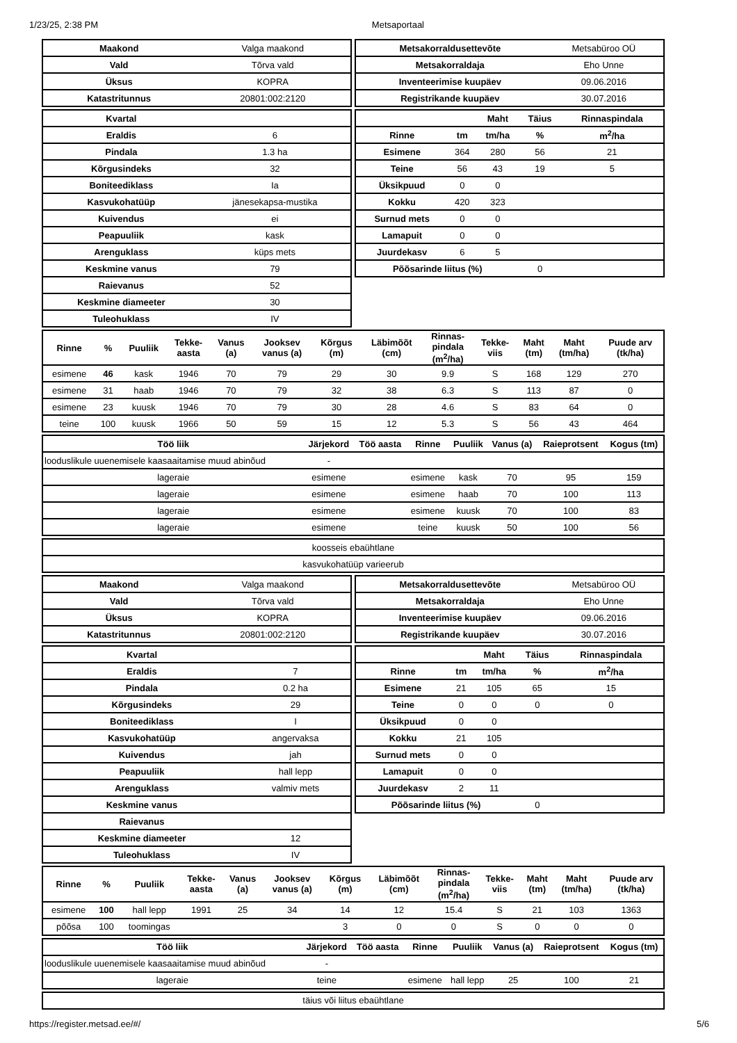1/23/25, 2:38 PM Metsaportaal
| Maakond | Valga maakond |
| Vald | Tõrva vald |
| Üksus | KOPRA |
| Katastritunnus | 20801:002:2120 |
| Metsakorraldusettevõte | Metsabüroo OÜ |
| Metsakorraldaja | Eho Unne |
| Inventeerimise kuupäev | 09.06.2016 |
| Registrikande kuupäev | 30.07.2016 |
| Kvartal | |
| Eraldis | 6 |
| Pindala | 1.3 ha |
| Kõrgusindeks | 32 |
| Boniteediklass | Ia |
| Kasvukohatüüp | jänesekapsa-mustika |
| Kuivendus | ei |
| Peapuuliik | kask |
| Arenguklass | küps mets |
| Keskmine vanus | 79 |
| Raievanus | 52 |
| Keskmine diameeter | 30 |
| Tuleohuklass | IV |
| | | Maht | Täius | Rinnaspindala |
| --- | --- | --- | --- | --- |
| Rinne | tm | tm/ha | % | m<sup>2</sup>/ha |
| Esimene | 364 | 280 | 56 | 21 |
| Teine | 56 | 43 | 19 | 5 |
| Üksikpuud | 0 | 0 | | |
| Kokku | 420 | 323 | | |
| Surnud mets | 0 | 0 | | |
| Lamapuit | 0 | 0 | | |
| Juurdekasv | 6 | 5 | | |
| Põõsarinde liitus (%) | | | 0 | |
| Rinne | % | Puuliik | Tekke- aasta | Vanus (a) | Jooksev vanus (a) | Kõrgus (m) | Läbimõõt (cm) | Rinnas- pindala (m<sup>2</sup>/ha) | Tekke- viis | Maht (tm) | Maht (tm/ha) | Puude arv (tk/ha) |
| --- | --- | --- | --- | --- | --- | --- | --- | --- | --- | --- | --- | --- |
| esimene | 46 | kask | 1946 | 70 | 79 | 29 | 30 | 9.9 | S | 168 | 129 | 270 |
| esimene | 31 | haab | 1946 | 70 | 79 | 32 | 38 | 6.3 | S | 113 | 87 | 0 |
| esimene | 23 | kuusk | 1946 | 70 | 79 | 30 | 28 | 4.6 | S | 83 | 64 | 0 |
| teine | 100 | kuusk | 1966 | 50 | 59 | 15 | 12 | 5.3 | S | 56 | 43 | 464 |
| Töö liik | Järjekord | Töö aasta | Rinne | Puuliik | Vanus (a) | Raieprotsent | Kogus (tm) |
| --- | --- | --- | --- | --- | --- | --- | --- |
| looduslikule uuenemisele kaasaaitamise muud abinõud | - | | | | | | |
| lageraie | esimene | | esimene | kask | 70 | 95 | 159 |
| lageraie | esimene | | esimene | haab | 70 | 100 | 113 |
| lageraie | esimene | | esimene | kuusk | 70 | 100 | 83 |
| lageraie | esimene | | teine | kuusk | 50 | 100 | 56 |
| koosseis ebaühtlane |
| kasvukohatüüp varieerub |
| Maakond | Valga maakond |
| Vald | Tõrva vald |
| Üksus | KOPRA |
| Katastritunnus | 20801:002:2120 |
| Metsakorraldusettevõte | Metsabüroo OÜ |
| Metsakorraldaja | Eho Unne |
| Inventeerimise kuupäev | 09.06.2016 |
| Registrikande kuupäev | 30.07.2016 |
| Kvartal | |
| Eraldis | 7 |
| Pindala | 0.2 ha |
| Kõrgusindeks | 29 |
| Boniteediklass | I |
| Kasvukohatüüp | angervaksa |
| Kuivendus | jah |
| Peapuuliik | hall lepp |
| Arenguklass | valmiv mets |
| Keskmine vanus | |
| Raievanus | |
| Keskmine diameeter | 12 |
| Tuleohuklass | IV |
| | | Maht | Täius | Rinnaspindala |
| --- | --- | --- | --- | --- |
| Rinne | tm | tm/ha | % | m<sup>2</sup>/ha |
| Esimene | 21 | 105 | 65 | 15 |
| Teine | 0 | 0 | 0 | 0 |
| Üksikpuud | 0 | 0 | | |
| Kokku | 21 | 105 | | |
| Surnud mets | 0 | 0 | | |
| Lamapuit | 0 | 0 | | |
| Juurdekasv | 2 | 11 | | |
| Põõsarinde liitus (%) | | | 0 | |
| Rinne | % | Puuliik | Tekke- aasta | Vanus (a) | Jooksev vanus (a) | Kõrgus (m) | Läbimõõt (cm) | Rinnas- pindala (m<sup>2</sup>/ha) | Tekke- viis | Maht (tm) | Maht (tm/ha) | Puude arv (tk/ha) |
| --- | --- | --- | --- | --- | --- | --- | --- | --- | --- | --- | --- | --- |
| esimene | 100 | hall lepp | 1991 | 25 | 34 | 14 | 12 | 15.4 | S | 21 | 103 | 1363 |
| põõsa | 100 | toomingas | | | | 3 | 0 | 0 | S | 0 | 0 | 0 |
| Töö liik | Järjekord | Töö aasta | Rinne | Puuliik | Vanus (a) | Raieprotsent | Kogus (tm) |
| --- | --- | --- | --- | --- | --- | --- | --- |
| looduslikule uuenemisele kaasaaitamise muud abinõud | - | | | | | | |
| lageraie | teine | | esimene | hall lepp | 25 | 100 | 21 |
| täius või liitus ebaühtlane |
https://register.metsad.ee/#/ 5/6